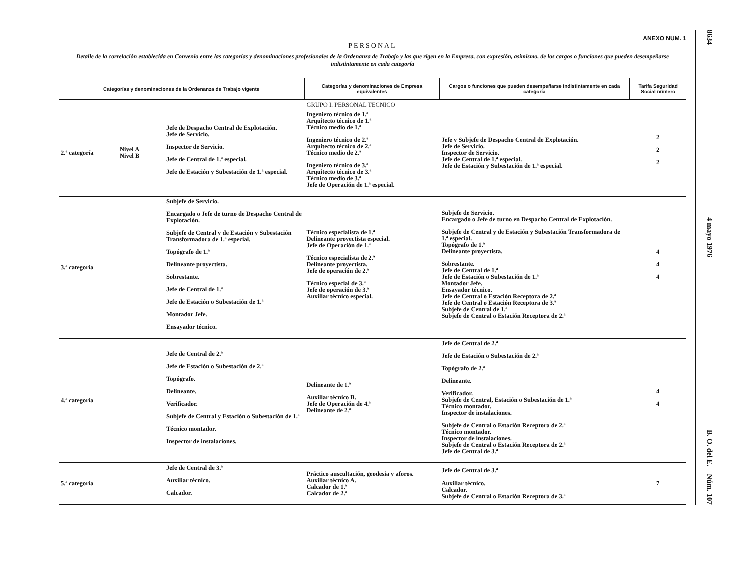ANEXO NUM. 1
PERSONAL
Detalle de la correlación establecida en Convenio entre las categorías y denominaciones profesionales de la Ordenanza de Trabajo y las que rigen en la Empresa, con expresión, asimismo, de los cargos o funciones que pueden desempeñarse indistintamente en cada categoría
| Categorías y denominaciones de la Ordenanza de Trabajo vigente | | | Categorías y denominaciones de Empresa equivalentes | Cargos o funciones que pueden desempeñarse indistintamente en cada categoría | Tarifa Seguridad Social número |
| --- | --- | --- | --- | --- | --- |
| | | | GRUPO I. PERSONAL TECNICO | | |
| 2.ª categoría | Nivel A Nivel B | Jefe de Despacho Central de Explotación. Jefe de Servicio. Inspector de Servicio. Jefe de Central de 1.ª especial. Jefe de Estación y Subestación de 1.ª especial. | Ingeniero técnico de 1.ª Arquitecto técnico de 1.ª Técnico medio de 1.ª Ingeniero técnico de 2.ª Arquitecto técnico de 2.ª Técnico medio de 2.ª Ingeniero técnico de 3.ª Arquitecto técnico de 3.ª Técnico medio de 3.ª Jefe de Operación de 1.ª especial. | Jefe y Subjefe de Despacho Central de Explotación. Jefe de Servicio. Inspector de Servicio. Jefe de Central de 1.ª especial. Jefe de Estación y Subestación de 1.ª especial. | 2 2 2 |
| 3.ª categoría | | Subjefe de Servicio. Encargado o Jefe de turno de Despacho Central de Explotación. Subjefe de Central y de Estación y Subestación Transformadora de 1.ª especial. Topógrafo de 1.ª Delineante proyectista. Sobrestante. Jefe de Central de 1.ª Jefe de Estación o Subestación de 1.ª Montador Jefe. Ensayador técnico. | Técnico especialista de 1.ª Delineante proyectista especial. Jefe de Operación de 1.ª Técnico especialista de 2.ª Delineante proyectista. Jefe de operación de 2.ª Técnico especial de 3.ª Jefe de operación de 3.ª Auxiliar técnico especial. | Subjefe de Servicio. Encargado o Jefe de turno en Despacho Central de Explotación. Subjefe de Central y de Estación y Subestación Transformadora de 1.ª especial. Topógrafo de 1.ª Delineante proyectista. Sobrestante. Jefe de Central de 1.ª Jefe de Estación o Subestación de 1.ª Montador Jefe. Ensayador técnico. Jefe de Central o Estación Receptora de 2.ª Jefe de Central o Estación Receptora de 3.ª Subjefe de Central de 1.ª Subjefe de Central o Estación Receptora de 2.ª | 4 4 4 |
| 4.ª categoría | | Jefe de Central de 2.ª Jefe de Estación o Subestación de 2.ª Topógrafo. Delineante. Verificador. Subjefe de Central y Estación o Subestación de 1.ª Técnico montador. Inspector de instalaciones. | Delineante de 1.ª Auxiliar técnico B. Jefe de Operación de 4.ª Delineante de 2.ª | Jefe de Central de 2.ª Jefe de Estación o Subestación de 2.ª Topógrafo de 2.ª Delineante. Verificador. Subjefe de Central, Estación o Subestación de 1.ª Técnico montador. Inspector de instalaciones. Subjefe de Central o Estación Receptora de 2.ª Técnico montador. Inspector de instalaciones. Subjefe de Central o Estación Receptora de 2.ª Jefe de Central de 3.ª | 4 4 |
| 5.ª categoría | | Jefe de Central de 3.ª Auxiliar técnico. Calcador. | Práctico auscultación, geodesia y aforos. Auxiliar técnico A. Calcador de 1.ª Calcador de 2.ª | Jefe de Central de 3.ª Auxiliar técnico. Calcador. Subjefe de Central o Estación Receptora de 3.ª | 7 |
8634
4 mayo 1976
B. O. del E.—Núm. 107